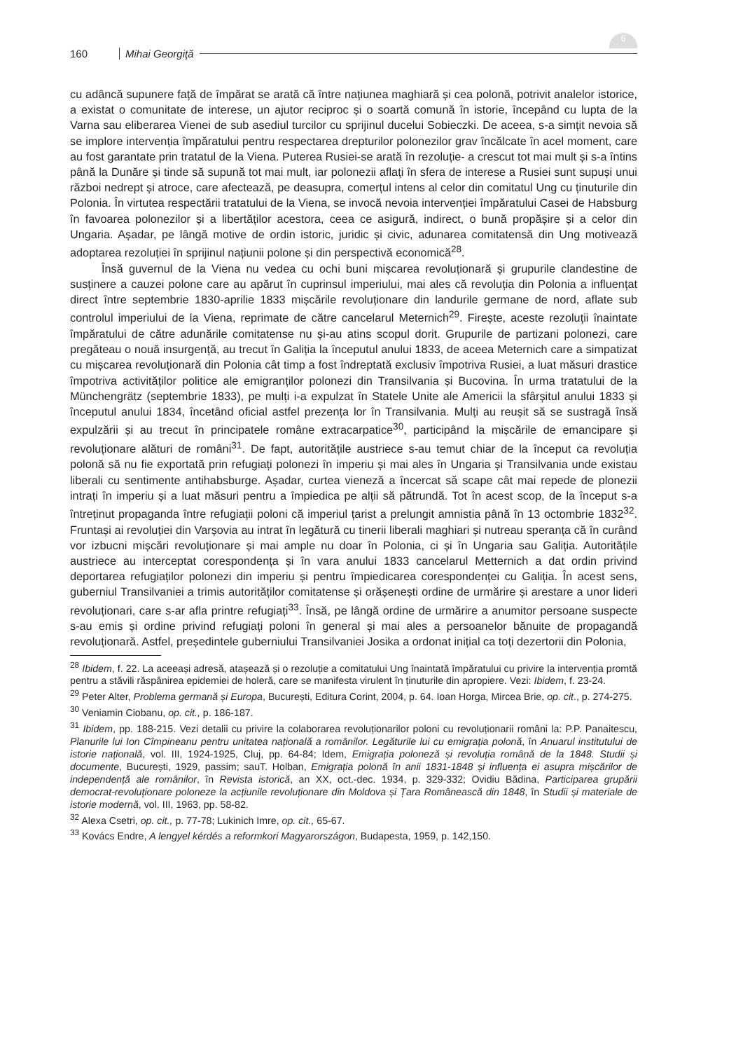160 Mihai Georgiţă
6
cu adâncă supunere față de împărat se arată că între națiunea maghiară și cea polonă, potrivit analelor istorice, a existat o comunitate de interese, un ajutor reciproc și o soartă comună în istorie, începând cu lupta de la Varna sau eliberarea Vienei de sub asediul turcilor cu sprijinul ducelui Sobieczki. De aceea, s-a simțit nevoia să se implore intervenția împăratului pentru respectarea drepturilor polonezilor grav încălcate în acel moment, care au fost garantate prin tratatul de la Viena. Puterea Rusiei-se arată în rezoluție- a crescut tot mai mult și s-a întins până la Dunăre și tinde să supună tot mai mult, iar polonezii aflați în sfera de interese a Rusiei sunt supuși unui război nedrept și atroce, care afectează, pe deasupra, comerțul intens al celor din comitatul Ung cu ținuturile din Polonia. În virtutea respectării tratatului de la Viena, se invocă nevoia intervenției împăratului Casei de Habsburg în favoarea polonezilor și a libertăților acestora, ceea ce asigură, indirect, o bună propășire și a celor din Ungaria. Așadar, pe lângă motive de ordin istoric, juridic și civic, adunarea comitatensă din Ung motivează adoptarea rezoluției în sprijinul națiunii polone și din perspectivă economică<sup>28</sup>.
Însă guvernul de la Viena nu vedea cu ochi buni mișcarea revoluționară și grupurile clandestine de susținere a cauzei polone care au apărut în cuprinsul imperiului, mai ales că revoluția din Polonia a influențat direct între septembrie 1830-aprilie 1833 mișcările revoluționare din landurile germane de nord, aflate sub controlul imperiului de la Viena, reprimate de către cancelarul Meternich<sup>29</sup>. Firește, aceste rezoluții înaintate împăratului de către adunările comitatense nu și-au atins scopul dorit. Grupurile de partizani polonezi, care pregăteau o nouă insurgență, au trecut în Galiția la începutul anului 1833, de aceea Meternich care a simpatizat cu mișcarea revoluționară din Polonia cât timp a fost îndreptată exclusiv împotriva Rusiei, a luat măsuri drastice împotriva activităților politice ale emigranților polonezi din Transilvania și Bucovina. În urma tratatului de la Münchengrätz (septembrie 1833), pe mulți i-a expulzat în Statele Unite ale Americii la sfârșitul anului 1833 și începutul anului 1834, încetând oficial astfel prezența lor în Transilvania. Mulți au reușit să se sustragă însă expulzării și au trecut în principatele române extracarpatice<sup>30</sup>, participând la mișcările de emancipare și revoluționare alături de români<sup>31</sup>. De fapt, autoritățile austriece s-au temut chiar de la început ca revoluția polonă să nu fie exportată prin refugiați polonezi în imperiu și mai ales în Ungaria și Transilvania unde existau liberali cu sentimente antihabsburge. Așadar, curtea vieneză a încercat să scape cât mai repede de plonezii intrați în imperiu și a luat măsuri pentru a împiedica pe alții să pătrundă. Tot în acest scop, de la început s-a întreținut propaganda între refugiații poloni că imperiul țarist a prelungit amnistia până în 13 octombrie 1832<sup>32</sup>. Fruntași ai revoluției din Varșovia au intrat în legătură cu tinerii liberali maghiari și nutreau speranța că în curând vor izbucni mișcări revoluționare și mai ample nu doar în Polonia, ci și în Ungaria sau Galiția. Autoritățile austriece au interceptat corespondența și în vara anului 1833 cancelarul Metternich a dat ordin privind deportarea refugiaților polonezi din imperiu și pentru împiedicarea corespondenței cu Galiția. În acest sens, guberniul Transilvaniei a trimis autorităților comitatense și orășenești ordine de urmărire și arestare a unor lideri revoluționari, care s-ar afla printre refugiați<sup>33</sup>. Însă, pe lângă ordine de urmărire a anumitor persoane suspecte s-au emis și ordine privind refugiați poloni în general și mai ales a persoanelor bănuite de propagandă revoluționară. Astfel, președintele guberniului Transilvaniei Josika a ordonat inițial ca toți dezertorii din Polonia,
<sup>28</sup> Ibidem, f. 22. La aceeași adresă, atașează și o rezoluție a comitatului Ung înaintată împăratului cu privire la intervenția promtă pentru a stăvili răspânirea epidemiei de holeră, care se manifesta virulent în ținuturile din apropiere. Vezi: Ibidem, f. 23-24.
<sup>29</sup> Peter Alter, Problema germană și Europa, București, Editura Corint, 2004, p. 64. Ioan Horga, Mircea Brie, op. cit., p. 274-275.
<sup>30</sup> Veniamin Ciobanu, op. cit., p. 186-187.
<sup>31</sup> Ibidem, pp. 188-215. Vezi detalii cu privire la colaborarea revoluționarilor poloni cu revoluționarii români la: P.P. Panaitescu, Planurile lui Ion Cîmpineanu pentru unitatea națională a românilor. Legăturile lui cu emigrația polonă, în Anuarul institutului de istorie națională, vol. III, 1924-1925, Cluj, pp. 64-84; Idem, Emigrația poloneză și revoluția română de la 1848. Studii și documente, București, 1929, passim; sauT. Holban, Emigrația polonă în anii 1831-1848 și influența ei asupra mișcărilor de independență ale românilor, în Revista istorică, an XX, oct.-dec. 1934, p. 329-332; Ovidiu Bădina, Participarea grupării democrat-revoluționare poloneze la acțiunile revoluționare din Moldova și Țara Românească din 1848, în Studii și materiale de istorie modernă, vol. III, 1963, pp. 58-82.
<sup>32</sup> Alexa Csetri, op. cit., p. 77-78; Lukinich Imre, op. cit., 65-67.
<sup>33</sup> Kovács Endre, A lengyel kérdés a reformkori Magyarországon, Budapesta, 1959, p. 142,150.